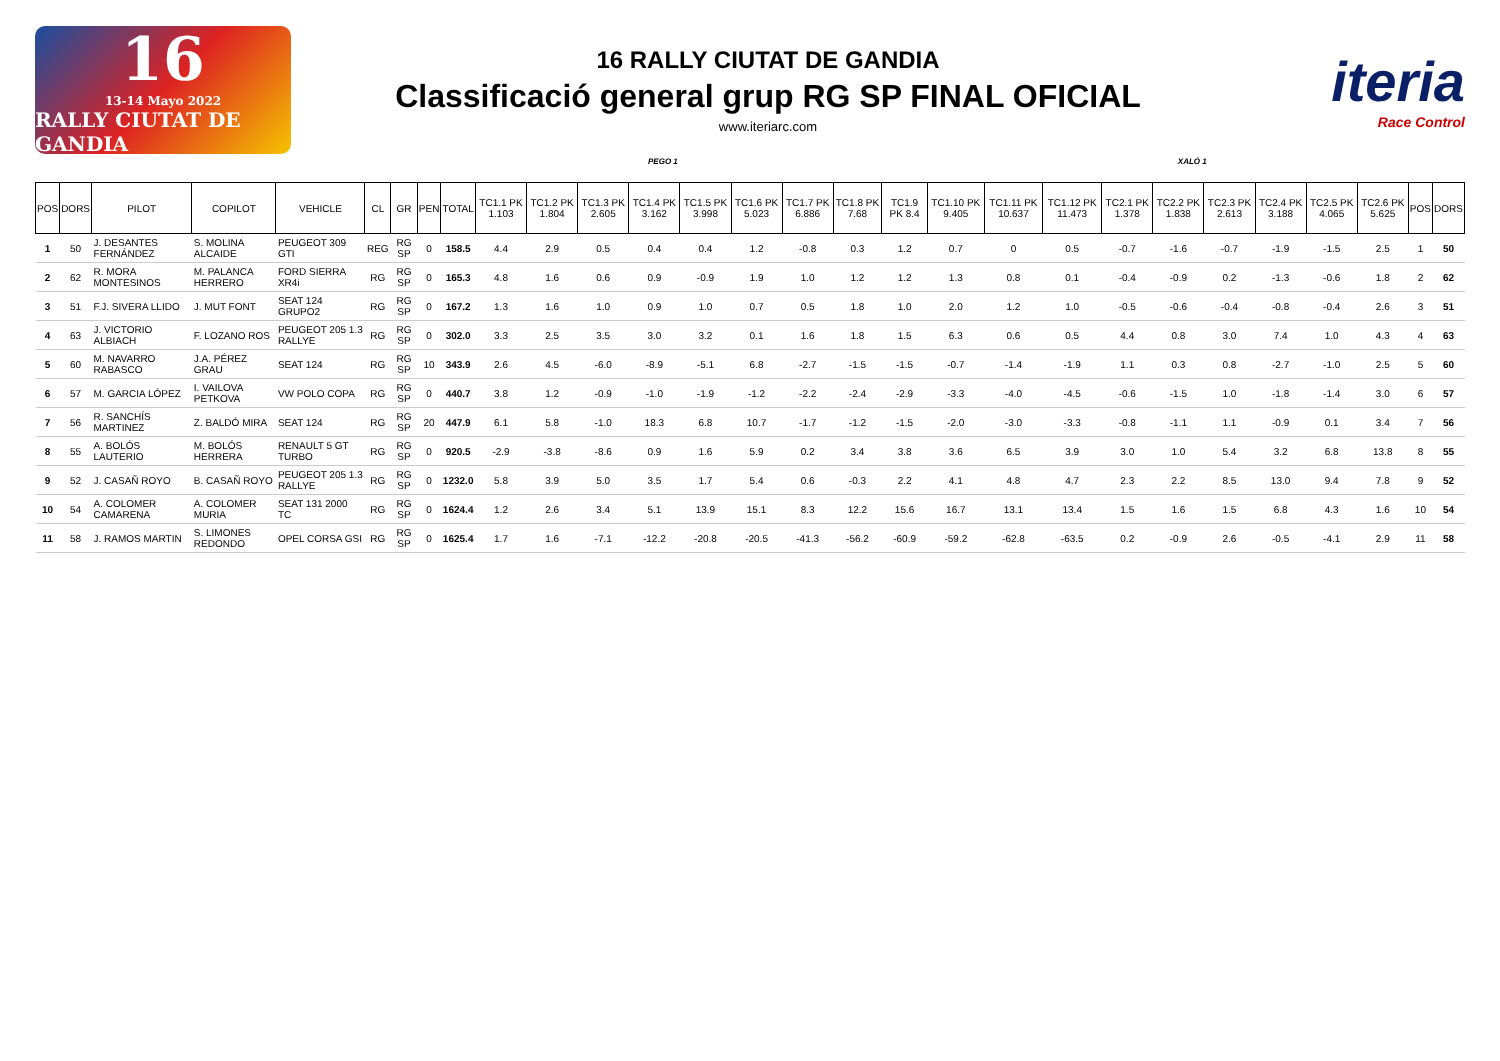16
13-14 Mayo 2022
RALLY CIUTAT DE GANDIA
16 RALLY CIUTAT DE GANDIA
Classificació general grup RG SP FINAL OFICIAL
www.iteriarc.com
iteria
Race Control
PEGO 1 XALÓ 1
| POS | DORS | PILOT | COPILOT | VEHICLE | CL | GR | PEN | TOTAL | TC1.1 PK 1.103 | TC1.2 PK 1.804 | TC1.3 PK 2.605 | TC1.4 PK 3.162 | TC1.5 PK 3.998 | TC1.6 PK 5.023 | TC1.7 PK 6.886 | TC1.8 PK 7.68 | TC1.9 PK 8.4 | TC1.10 PK 9.405 | TC1.11 PK 10.637 | TC1.12 PK 11.473 | TC2.1 PK 1.378 | TC2.2 PK 1.838 | TC2.3 PK 2.613 | TC2.4 PK 3.188 | TC2.5 PK 4.065 | TC2.6 PK 5.625 | POS | DORS |
| --- | --- | --- | --- | --- | --- | --- | --- | --- | --- | --- | --- | --- | --- | --- | --- | --- | --- | --- | --- | --- | --- | --- | --- | --- | --- | --- | --- | --- |
| 1 | 50 | J. DESANTES FERNÁNDEZ | S. MOLINA ALCAIDE | PEUGEOT 309 GTI | REG | RG SP | 0 | 158.5 | 4.4 | 2.9 | 0.5 | 0.4 | 0.4 | 1.2 | -0.8 | 0.3 | 1.2 | 0.7 | 0 | 0.5 | -0.7 | -1.6 | -0.7 | -1.9 | -1.5 | 2.5 | 1 | 50 |
| 2 | 62 | R. MORA MONTESINOS | M. PALANCA HERRERO | FORD SIERRA XR4i | RG | RG SP | 0 | 165.3 | 4.8 | 1.6 | 0.6 | 0.9 | -0.9 | 1.9 | 1.0 | 1.2 | 1.2 | 1.3 | 0.8 | 0.1 | -0.4 | -0.9 | 0.2 | -1.3 | -0.6 | 1.8 | 2 | 62 |
| 3 | 51 | F.J. SIVERA LLIDO | J. MUT FONT | SEAT 124 GRUPO2 | RG | RG SP | 0 | 167.2 | 1.3 | 1.6 | 1.0 | 0.9 | 1.0 | 0.7 | 0.5 | 1.8 | 1.0 | 2.0 | 1.2 | 1.0 | -0.5 | -0.6 | -0.4 | -0.8 | -0.4 | 2.6 | 3 | 51 |
| 4 | 63 | J. VICTORIO ALBIACH | F. LOZANO ROS | PEUGEOT 205 1.3 RALLYE | RG | RG SP | 0 | 302.0 | 3.3 | 2.5 | 3.5 | 3.0 | 3.2 | 0.1 | 1.6 | 1.8 | 1.5 | 6.3 | 0.6 | 0.5 | 4.4 | 0.8 | 3.0 | 7.4 | 1.0 | 4.3 | 4 | 63 |
| 5 | 60 | M. NAVARRO RABASCO | J.A. PÉREZ GRAU | SEAT 124 | RG | RG SP | 10 | 343.9 | 2.6 | 4.5 | -6.0 | -8.9 | -5.1 | 6.8 | -2.7 | -1.5 | -1.5 | -0.7 | -1.4 | -1.9 | 1.1 | 0.3 | 0.8 | -2.7 | -1.0 | 2.5 | 5 | 60 |
| 6 | 57 | M. GARCIA LÓPEZ | I. VAILOVA PETKOVA | VW POLO COPA | RG | RG SP | 0 | 440.7 | 3.8 | 1.2 | -0.9 | -1.0 | -1.9 | -1.2 | -2.2 | -2.4 | -2.9 | -3.3 | -4.0 | -4.5 | -0.6 | -1.5 | 1.0 | -1.8 | -1.4 | 3.0 | 6 | 57 |
| 7 | 56 | R. SANCHÍS MARTINEZ | Z. BALDÓ MIRA | SEAT 124 | RG | RG SP | 20 | 447.9 | 6.1 | 5.8 | -1.0 | 18.3 | 6.8 | 10.7 | -1.7 | -1.2 | -1.5 | -2.0 | -3.0 | -3.3 | -0.8 | -1.1 | 1.1 | -0.9 | 0.1 | 3.4 | 7 | 56 |
| 8 | 55 | A. BOLÓS LAUTERIO | M. BOLÓS HERRERA | RENAULT 5 GT TURBO | RG | RG SP | 0 | 920.5 | -2.9 | -3.8 | -8.6 | 0.9 | 1.6 | 5.9 | 0.2 | 3.4 | 3.8 | 3.6 | 6.5 | 3.9 | 3.0 | 1.0 | 5.4 | 3.2 | 6.8 | 13.8 | 8 | 55 |
| 9 | 52 | J. CASAÑ ROYO | B. CASAÑ ROYO | PEUGEOT 205 1.3 RALLYE | RG | RG SP | 0 | 1232.0 | 5.8 | 3.9 | 5.0 | 3.5 | 1.7 | 5.4 | 0.6 | -0.3 | 2.2 | 4.1 | 4.8 | 4.7 | 2.3 | 2.2 | 8.5 | 13.0 | 9.4 | 7.8 | 9 | 52 |
| 10 | 54 | A. COLOMER CAMARENA | A. COLOMER MURIA | SEAT 131 2000 TC | RG | RG SP | 0 | 1624.4 | 1.2 | 2.6 | 3.4 | 5.1 | 13.9 | 15.1 | 8.3 | 12.2 | 15.6 | 16.7 | 13.1 | 13.4 | 1.5 | 1.6 | 1.5 | 6.8 | 4.3 | 1.6 | 10 | 54 |
| 11 | 58 | J. RAMOS MARTIN | S. LIMONES REDONDO | OPEL CORSA GSI | RG | RG SP | 0 | 1625.4 | 1.7 | 1.6 | -7.1 | -12.2 | -20.8 | -20.5 | -41.3 | -56.2 | -60.9 | -59.2 | -62.8 | -63.5 | 0.2 | -0.9 | 2.6 | -0.5 | -4.1 | 2.9 | 11 | 58 |